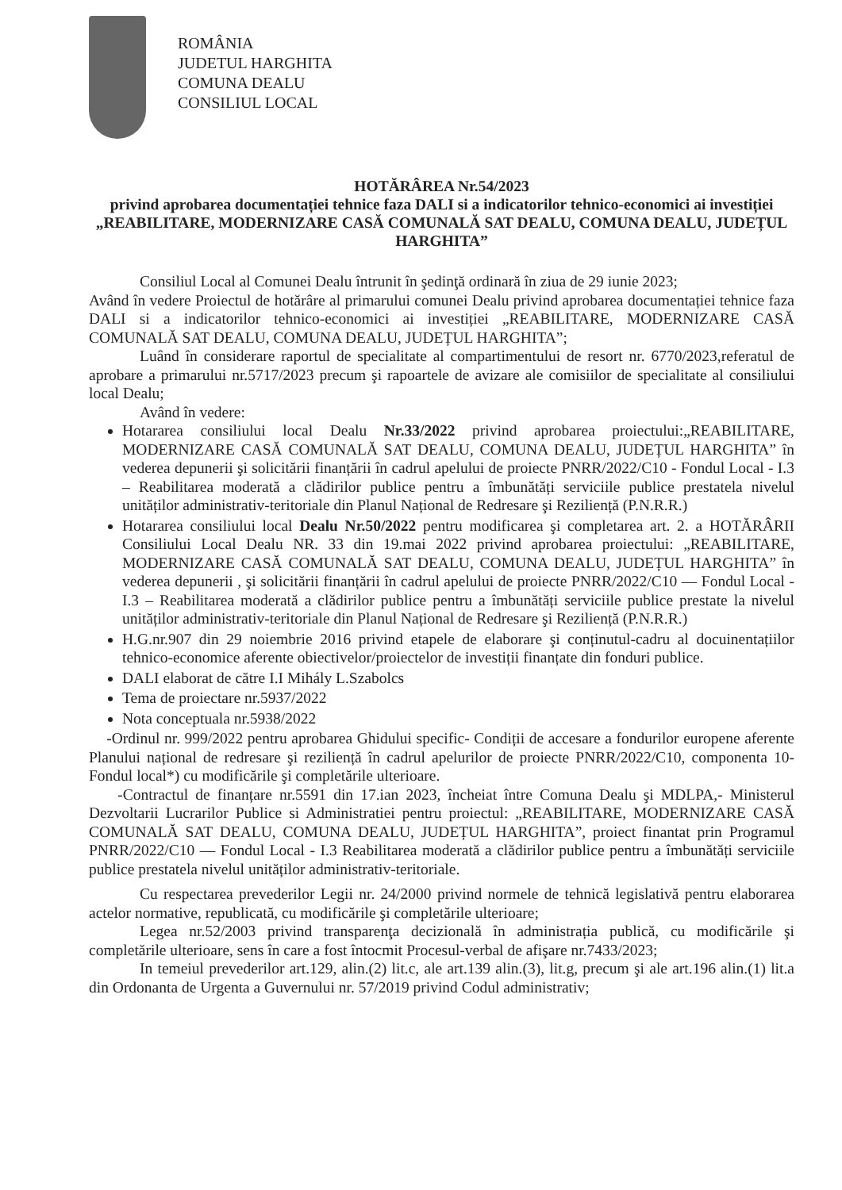ROMÂNIA
JUDETUL HARGHITA
COMUNA DEALU
CONSILIUL LOCAL
HOTĂRÂREA Nr.54/2023
privind aprobarea documentației tehnice faza DALI si a indicatorilor tehnico-economici ai investiției „REABILITARE, MODERNIZARE CASĂ COMUNALĂ SAT DEALU, COMUNA DEALU, JUDEȚUL HARGHITA”
Consiliul Local al Comunei Dealu întrunit în şedinţă ordinară în ziua de 29 iunie 2023;
Având în vedere Proiectul de hotărâre al primarului comunei Dealu privind aprobarea documentației tehnice faza DALI si a indicatorilor tehnico-economici ai investiției „REABILITARE, MODERNIZARE CASĂ COMUNALĂ SAT DEALU, COMUNA DEALU, JUDEȚUL HARGHITA”;
Luând în considerare raportul de specialitate al compartimentului de resort nr. 6770/2023,referatul de aprobare a primarului nr.5717/2023 precum şi rapoartele de avizare ale comisiilor de specialitate al consiliului local Dealu;
Având în vedere:
Hotararea consiliului local Dealu Nr.33/2022 privind aprobarea proiectului:„REABILITARE, MODERNIZARE CASĂ COMUNALĂ SAT DEALU, COMUNA DEALU, JUDEȚUL HARGHITA” în vederea depunerii şi solicitării finanțării în cadrul apelului de proiecte PNRR/2022/C10 - Fondul Local - I.3 – Reabilitarea moderată a clădirilor publice pentru a îmbunătăți serviciile publice prestatela nivelul unităților administrativ-teritoriale din Planul Național de Redresare şi Reziliență (P.N.R.R.)
Hotararea consiliului local Dealu Nr.50/2022 pentru modificarea şi completarea art. 2. a HOTĂRÂRII Consiliului Local Dealu NR. 33 din 19.mai 2022 privind aprobarea proiectului: „REABILITARE, MODERNIZARE CASĂ COMUNALĂ SAT DEALU, COMUNA DEALU, JUDEȚUL HARGHITA” în vederea depunerii , şi solicitării finanțării în cadrul apelului de proiecte PNRR/2022/C10 — Fondul Local - I.3 – Reabilitarea moderată a clădirilor publice pentru a îmbunătăți serviciile publice prestate la nivelul unităților administrativ-teritoriale din Planul Național de Redresare şi Reziliență (P.N.R.R.)
H.G.nr.907 din 29 noiembrie 2016 privind etapele de elaborare şi conținutul-cadru al docuinentațiilor tehnico-economice aferente obiectivelor/proiectelor de investiții finanțate din fonduri publice.
DALI elaborat de către I.I Mihály L.Szabolcs
Tema de proiectare nr.5937/2022
Nota conceptuala nr.5938/2022
-Ordinul nr. 999/2022 pentru aprobarea Ghidului specific- Condiții de accesare a fondurilor europene aferente Planului național de redresare şi reziliență în cadrul apelurilor de proiecte PNRR/2022/C10, componenta 10-Fondul local*) cu modificările şi completările ulterioare.
-Contractul de finanțare nr.5591 din 17.ian 2023, încheiat între Comuna Dealu şi MDLPA,- Ministerul Dezvoltarii Lucrarilor Publice si Administratiei pentru proiectul: „REABILITARE, MODERNIZARE CASĂ COMUNALĂ SAT DEALU, COMUNA DEALU, JUDEȚUL HARGHITA”, proiect finantat prin Programul PNRR/2022/C10 — Fondul Local - I.3 Reabilitarea moderată a clădirilor publice pentru a îmbunătăți serviciile publice prestatela nivelul unităților administrativ-teritoriale.
Cu respectarea prevederilor Legii nr. 24/2000 privind normele de tehnică legislativă pentru elaborarea actelor normative, republicată, cu modificările şi completările ulterioare;
Legea nr.52/2003 privind transparenţa decizională în administrația publică, cu modificările şi completările ulterioare, sens în care a fost întocmit Procesul-verbal de afişare nr.7433/2023;
In temeiul prevederilor art.129, alin.(2) lit.c, ale art.139 alin.(3), lit.g, precum şi ale art.196 alin.(1) lit.a din Ordonanta de Urgenta a Guvernului nr. 57/2019 privind Codul administrativ;